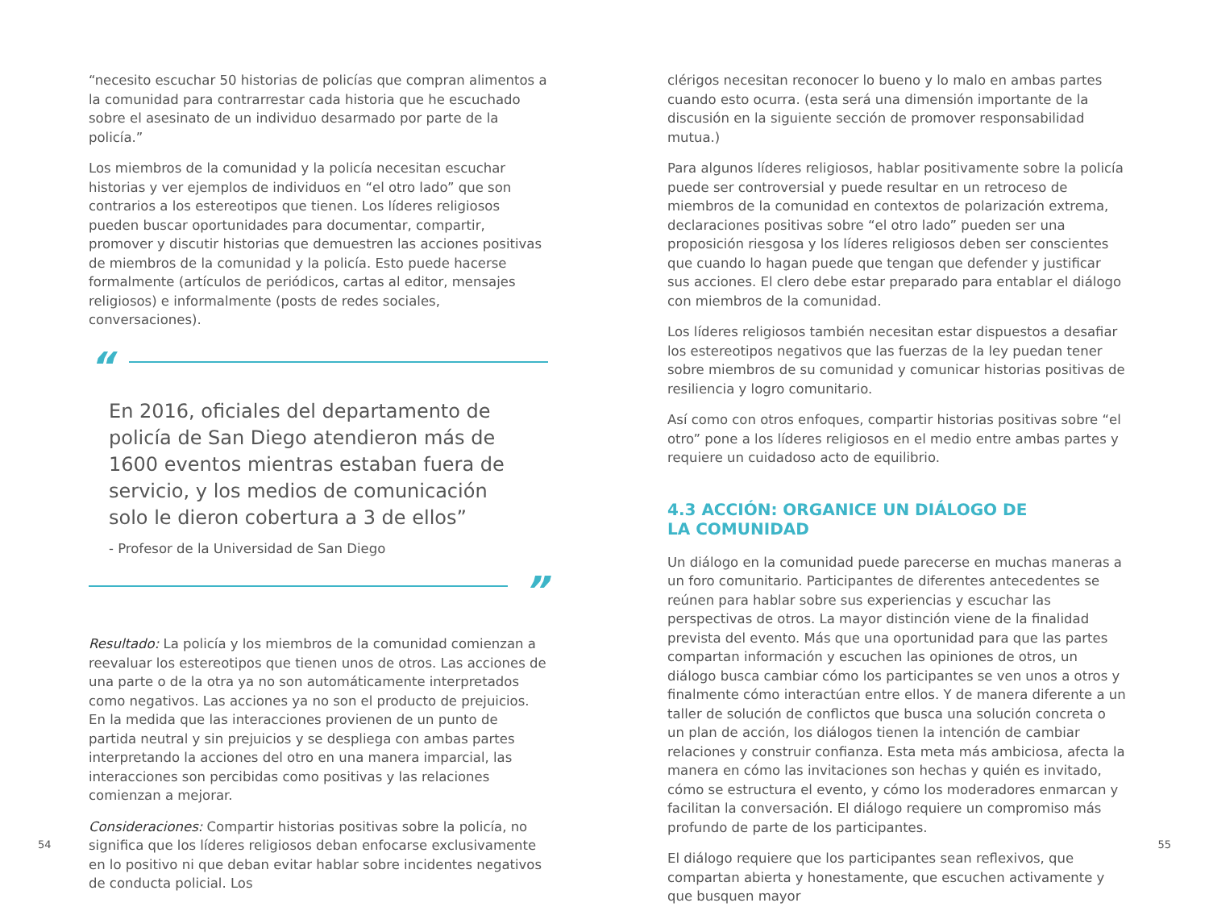“necesito escuchar 50 historias de policías que compran alimentos a la comunidad para contrarrestar cada historia que he escuchado sobre el asesinato de un individuo desarmado por parte de la policía.”
Los miembros de la comunidad y la policía necesitan escuchar historias y ver ejemplos de individuos en “el otro lado” que son contrarios a los estereotipos que tienen. Los líderes religiosos pueden buscar oportunidades para documentar, compartir, promover y discutir historias que demuestren las acciones positivas de miembros de la comunidad y la policía. Esto puede hacerse formalmente (artículos de periódicos, cartas al editor, mensajes religiosos) e informalmente (posts de redes sociales, conversaciones).
“
En 2016, oficiales del departamento de policía de San Diego atendieron más de 1600 eventos mientras estaban fuera de servicio, y los medios de comunicación solo le dieron cobertura a 3 de ellos”
- Profesor de la Universidad de San Diego
”
Resultado: La policía y los miembros de la comunidad comienzan a reevaluar los estereotipos que tienen unos de otros. Las acciones de una parte o de la otra ya no son automáticamente interpretados como negativos. Las acciones ya no son el producto de prejuicios. En la medida que las interacciones provienen de un punto de partida neutral y sin prejuicios y se despliega con ambas partes interpretando la acciones del otro en una manera imparcial, las interacciones son percibidas como positivas y las relaciones comienzan a mejorar.
Consideraciones: Compartir historias positivas sobre la policía, no significa que los líderes religiosos deban enfocarse exclusivamente en lo positivo ni que deban evitar hablar sobre incidentes negativos de conducta policial. Los
54
clérigos necesitan reconocer lo bueno y lo malo en ambas partes cuando esto ocurra. (esta será una dimensión importante de la discusión en la siguiente sección de promover responsabilidad mutua.)
Para algunos líderes religiosos, hablar positivamente sobre la policía puede ser controversial y puede resultar en un retroceso de miembros de la comunidad en contextos de polarización extrema, declaraciones positivas sobre “el otro lado” pueden ser una proposición riesgosa y los líderes religiosos deben ser conscientes que cuando lo hagan puede que tengan que defender y justificar sus acciones. El clero debe estar preparado para entablar el diálogo con miembros de la comunidad.
Los líderes religiosos también necesitan estar dispuestos a desafiar los estereotipos negativos que las fuerzas de la ley puedan tener sobre miembros de su comunidad y comunicar historias positivas de resiliencia y logro comunitario.
Así como con otros enfoques, compartir historias positivas sobre “el otro” pone a los líderes religiosos en el medio entre ambas partes y requiere un cuidadoso acto de equilibrio.
4.3 ACCIÓN: ORGANICE UN DIÁLOGO DE
LA COMUNIDAD
Un diálogo en la comunidad puede parecerse en muchas maneras a un foro comunitario. Participantes de diferentes antecedentes se reúnen para hablar sobre sus experiencias y escuchar las perspectivas de otros. La mayor distinción viene de la finalidad prevista del evento. Más que una oportunidad para que las partes compartan información y escuchen las opiniones de otros, un diálogo busca cambiar cómo los participantes se ven unos a otros y finalmente cómo interactúan entre ellos. Y de manera diferente a un taller de solución de conflictos que busca una solución concreta o un plan de acción, los diálogos tienen la intención de cambiar relaciones y construir confianza. Esta meta más ambiciosa, afecta la manera en cómo las invitaciones son hechas y quién es invitado, cómo se estructura el evento, y cómo los moderadores enmarcan y facilitan la conversación. El diálogo requiere un compromiso más profundo de parte de los participantes.
El diálogo requiere que los participantes sean reflexivos, que compartan abierta y honestamente, que escuchen activamente y que busquen mayor
55